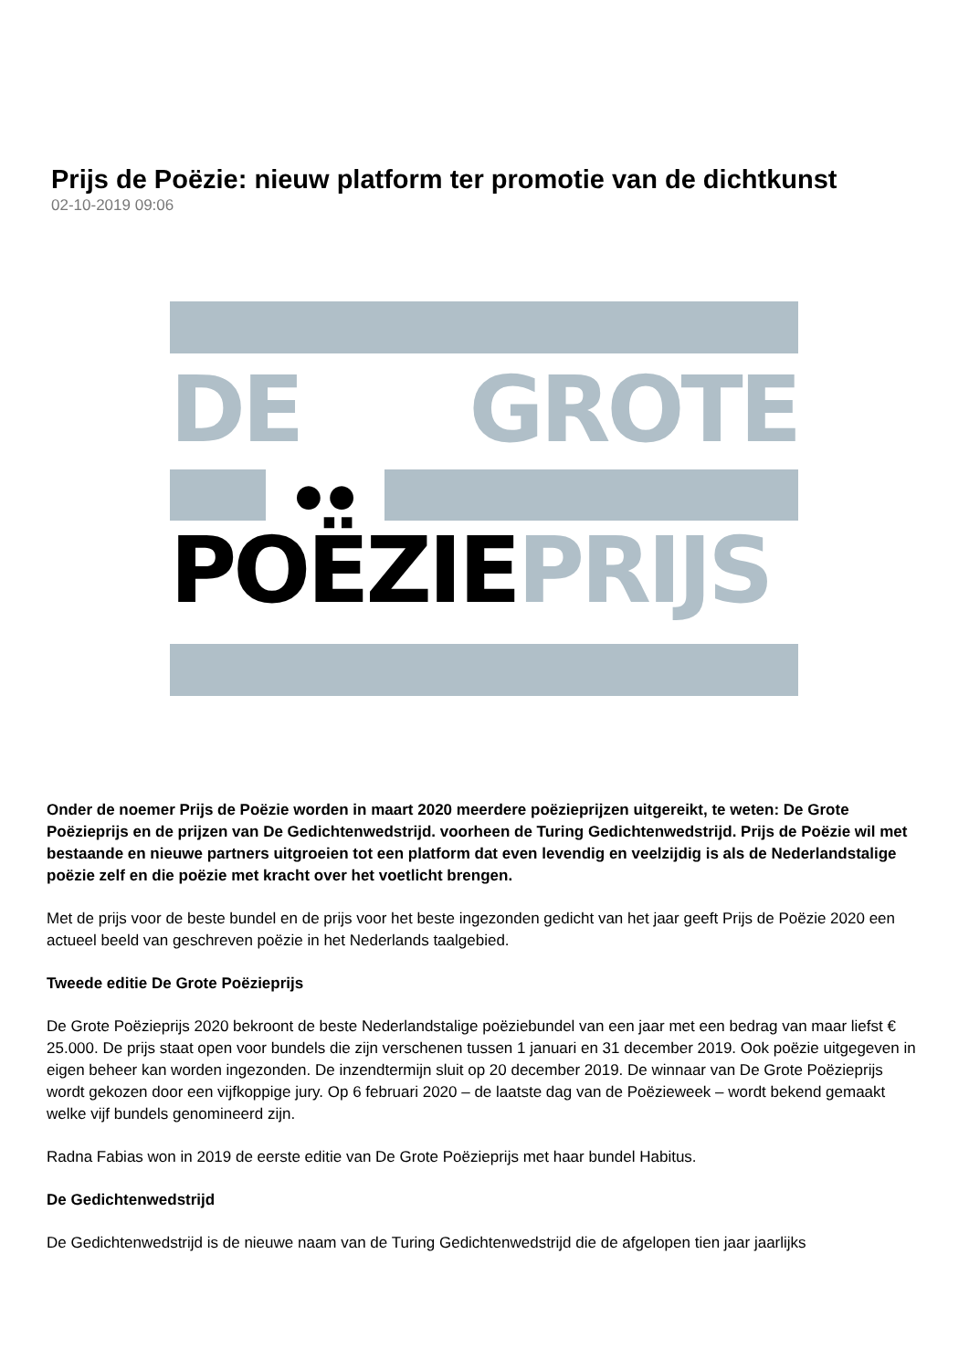Prijs de Poëzie: nieuw platform ter promotie van de dichtkunst
02-10-2019 09:06
DE GROTE
●●
POËZIE PRIJS
Onder de noemer Prijs de Poëzie worden in maart 2020 meerdere poëzieprijzen uitgereikt, te weten: De Grote Poëzieprijs en de prijzen van De Gedichtenwedstrijd. voorheen de Turing Gedichtenwedstrijd. Prijs de Poëzie wil met bestaande en nieuwe partners uitgroeien tot een platform dat even levendig en veelzijdig is als de Nederlandstalige poëzie zelf en die poëzie met kracht over het voetlicht brengen.
Met de prijs voor de beste bundel en de prijs voor het beste ingezonden gedicht van het jaar geeft Prijs de Poëzie 2020 een actueel beeld van geschreven poëzie in het Nederlands taalgebied.
Tweede editie De Grote Poëzieprijs
De Grote Poëzieprijs 2020 bekroont de beste Nederlandstalige poëziebundel van een jaar met een bedrag van maar liefst € 25.000. De prijs staat open voor bundels die zijn verschenen tussen 1 januari en 31 december 2019. Ook poëzie uitgegeven in eigen beheer kan worden ingezonden. De inzendtermijn sluit op 20 december 2019. De winnaar van De Grote Poëzieprijs wordt gekozen door een vijfkoppige jury. Op 6 februari 2020 – de laatste dag van de Poëzieweek – wordt bekend gemaakt welke vijf bundels genomineerd zijn.
Radna Fabias won in 2019 de eerste editie van De Grote Poëzieprijs met haar bundel Habitus.
De Gedichtenwedstrijd
De Gedichtenwedstrijd is de nieuwe naam van de Turing Gedichtenwedstrijd die de afgelopen tien jaar jaarlijks